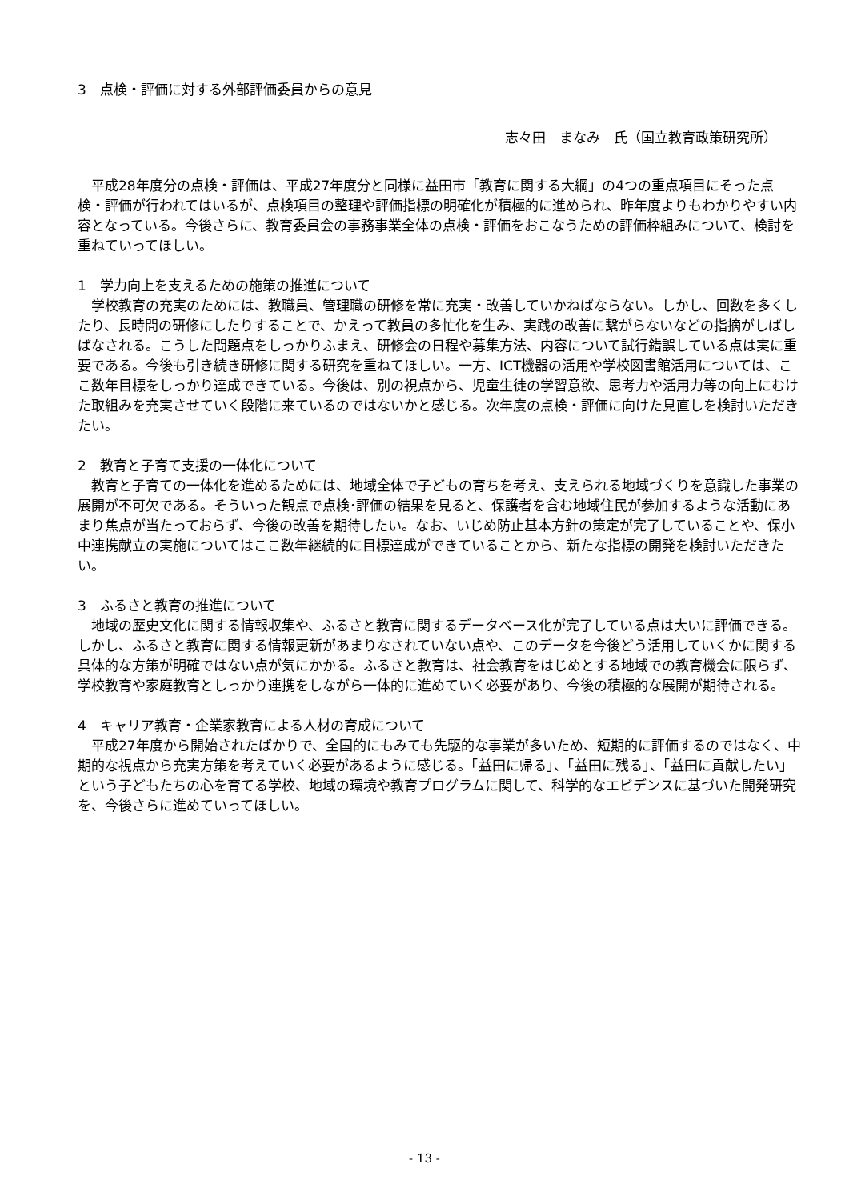3　点検・評価に対する外部評価委員からの意見
志々田　まなみ　氏（国立教育政策研究所）
平成28年度分の点検・評価は、平成27年度分と同様に益田市「教育に関する大綱」の4つの重点項目にそった点検・評価が行われてはいるが、点検項目の整理や評価指標の明確化が積極的に進められ、昨年度よりもわかりやすい内容となっている。今後さらに、教育委員会の事務事業全体の点検・評価をおこなうための評価枠組みについて、検討を重ねていってほしい。
1　学力向上を支えるための施策の推進について
学校教育の充実のためには、教職員、管理職の研修を常に充実・改善していかねばならない。しかし、回数を多くしたり、長時間の研修にしたりすることで、かえって教員の多忙化を生み、実践の改善に繋がらないなどの指摘がしばしばなされる。こうした問題点をしっかりふまえ、研修会の日程や募集方法、内容について試行錯誤している点は実に重要である。今後も引き続き研修に関する研究を重ねてほしい。一方、ICT機器の活用や学校図書館活用については、ここ数年目標をしっかり達成できている。今後は、別の視点から、児童生徒の学習意欲、思考力や活用力等の向上にむけた取組みを充実させていく段階に来ているのではないかと感じる。次年度の点検・評価に向けた見直しを検討いただきたい。
2　教育と子育て支援の一体化について
教育と子育ての一体化を進めるためには、地域全体で子どもの育ちを考え、支えられる地域づくりを意識した事業の展開が不可欠である。そういった観点で点検･評価の結果を見ると、保護者を含む地域住民が参加するような活動にあまり焦点が当たっておらず、今後の改善を期待したい。なお、いじめ防止基本方針の策定が完了していることや、保小中連携献立の実施についてはここ数年継続的に目標達成ができていることから、新たな指標の開発を検討いただきたい。
3　ふるさと教育の推進について
地域の歴史文化に関する情報収集や、ふるさと教育に関するデータベース化が完了している点は大いに評価できる。しかし、ふるさと教育に関する情報更新があまりなされていない点や、このデータを今後どう活用していくかに関する具体的な方策が明確ではない点が気にかかる。ふるさと教育は、社会教育をはじめとする地域での教育機会に限らず、学校教育や家庭教育としっかり連携をしながら一体的に進めていく必要があり、今後の積極的な展開が期待される。
4　キャリア教育・企業家教育による人材の育成について
平成27年度から開始されたばかりで、全国的にもみても先駆的な事業が多いため、短期的に評価するのではなく、中期的な視点から充実方策を考えていく必要があるように感じる。「益田に帰る」、「益田に残る」、「益田に貢献したい」という子どもたちの心を育てる学校、地域の環境や教育プログラムに関して、科学的なエビデンスに基づいた開発研究を、今後さらに進めていってほしい。
- 13 -